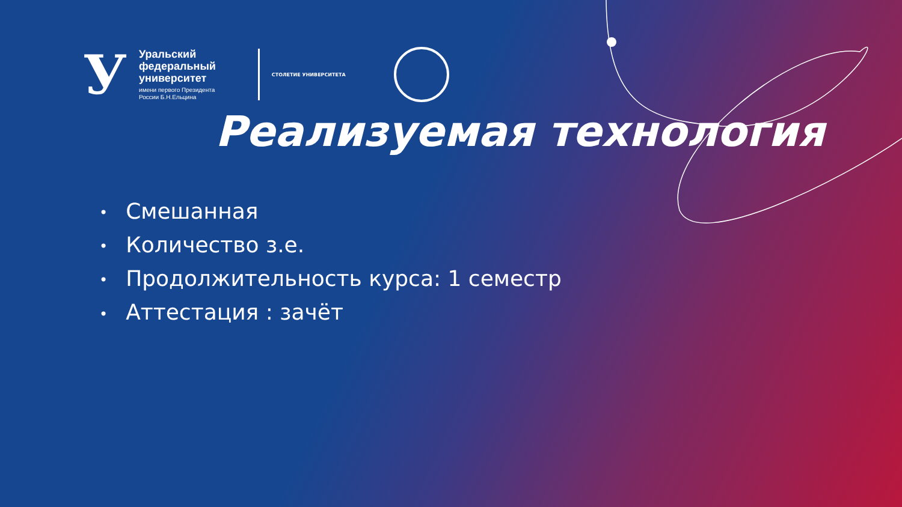У
Уральский
федеральный
университет
имени первого Президента
России Б.Н.Ельцина
СТОЛЕТИЕ УНИВЕРСИТЕТА
Реализуемая технология
Смешанная
Количество з.е.
Продолжительность курса: 1 семестр
Аттестация : зачёт